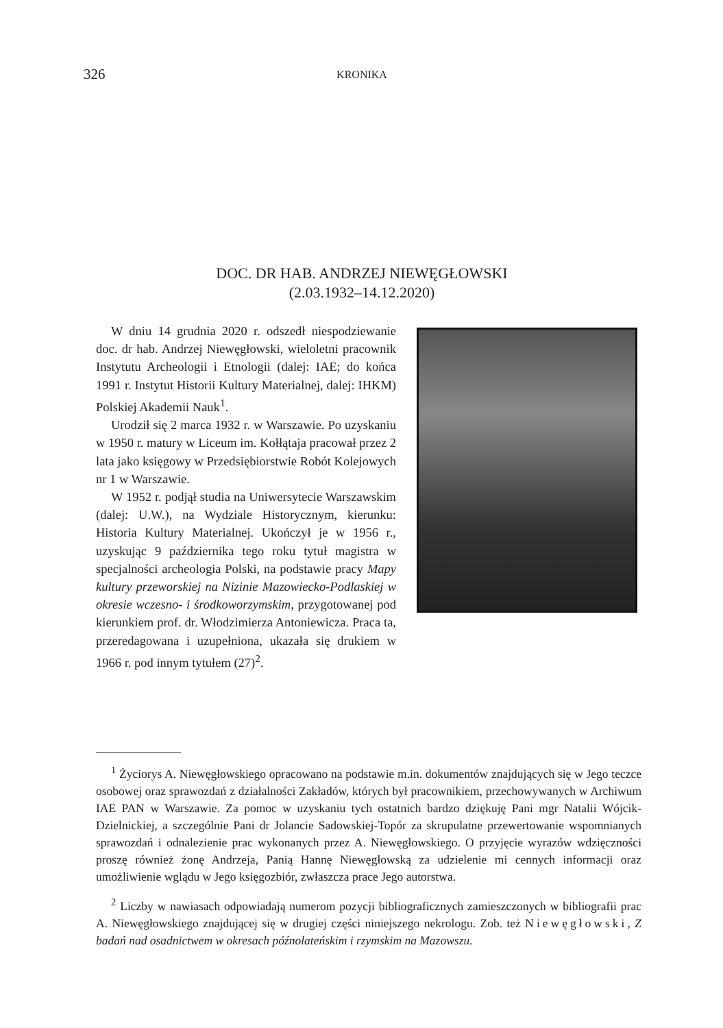326 KRONIKA
DOC. DR HAB. ANDRZEJ NIEWĘGŁOWSKI
(2.03.1932–14.12.2020)
W dniu 14 grudnia 2020 r. odszedł niespodziewanie doc. dr hab. Andrzej Niewęgłowski, wieloletni pracownik Instytutu Archeologii i Etnologii (dalej: IAE; do końca 1991 r. Instytut Historii Kultury Materialnej, dalej: IHKM) Polskiej Akademii Nauk<sup>1</sup>.
Urodził się 2 marca 1932 r. w Warszawie. Po uzyskaniu w 1950 r. matury w Liceum im. Kołłątaja pracował przez 2 lata jako księgowy w Przedsiębiorstwie Robót Kolejowych nr 1 w Warszawie.
W 1952 r. podjął studia na Uniwersytecie Warszawskim (dalej: U.W.), na Wydziale Historycznym, kierunku: Historia Kultury Materialnej. Ukończył je w 1956 r., uzyskując 9 października tego roku tytuł magistra w specjalności archeologia Polski, na podstawie pracy Mapy kultury przeworskiej na Nizinie Mazowiecko-Podlaskiej w okresie wczesno- i środkoworzymskim, przygotowanej pod kierunkiem prof. dr. Włodzimierza Antoniewicza. Praca ta, przeredagowana i uzupełniona, ukazała się drukiem w 1966 r. pod innym tytułem (27)<sup>2</sup>.
<sup>1</sup> Życiorys A. Niewęgłowskiego opracowano na podstawie m.in. dokumentów znajdujących się w Jego teczce osobowej oraz sprawozdań z działalności Zakładów, których był pracownikiem, przechowywanych w Archiwum IAE PAN w Warszawie. Za pomoc w uzyskaniu tych ostatnich bardzo dziękuję Pani mgr Natalii Wójcik-Dzielnickiej, a szczególnie Pani dr Jolancie Sadowskiej-Topór za skrupulatne przewertowanie wspomnianych sprawozdań i odnalezienie prac wykonanych przez A. Niewęgłowskiego. O przyjęcie wyrazów wdzięczności proszę również żonę Andrzeja, Panią Hannę Niewęgłowską za udzielenie mi cennych informacji oraz umożliwienie wglądu w Jego księgozbiór, zwłaszcza prace Jego autorstwa.
<sup>2</sup> Liczby w nawiasach odpowiadają numerom pozycji bibliograficznych zamieszczonych w bibliografii prac A. Niewęgłowskiego znajdującej się w drugiej części niniejszego nekrologu. Zob. też Niewęgłowski, Z badań nad osadnictwem w okresach późnolateńskim i rzymskim na Mazowszu.